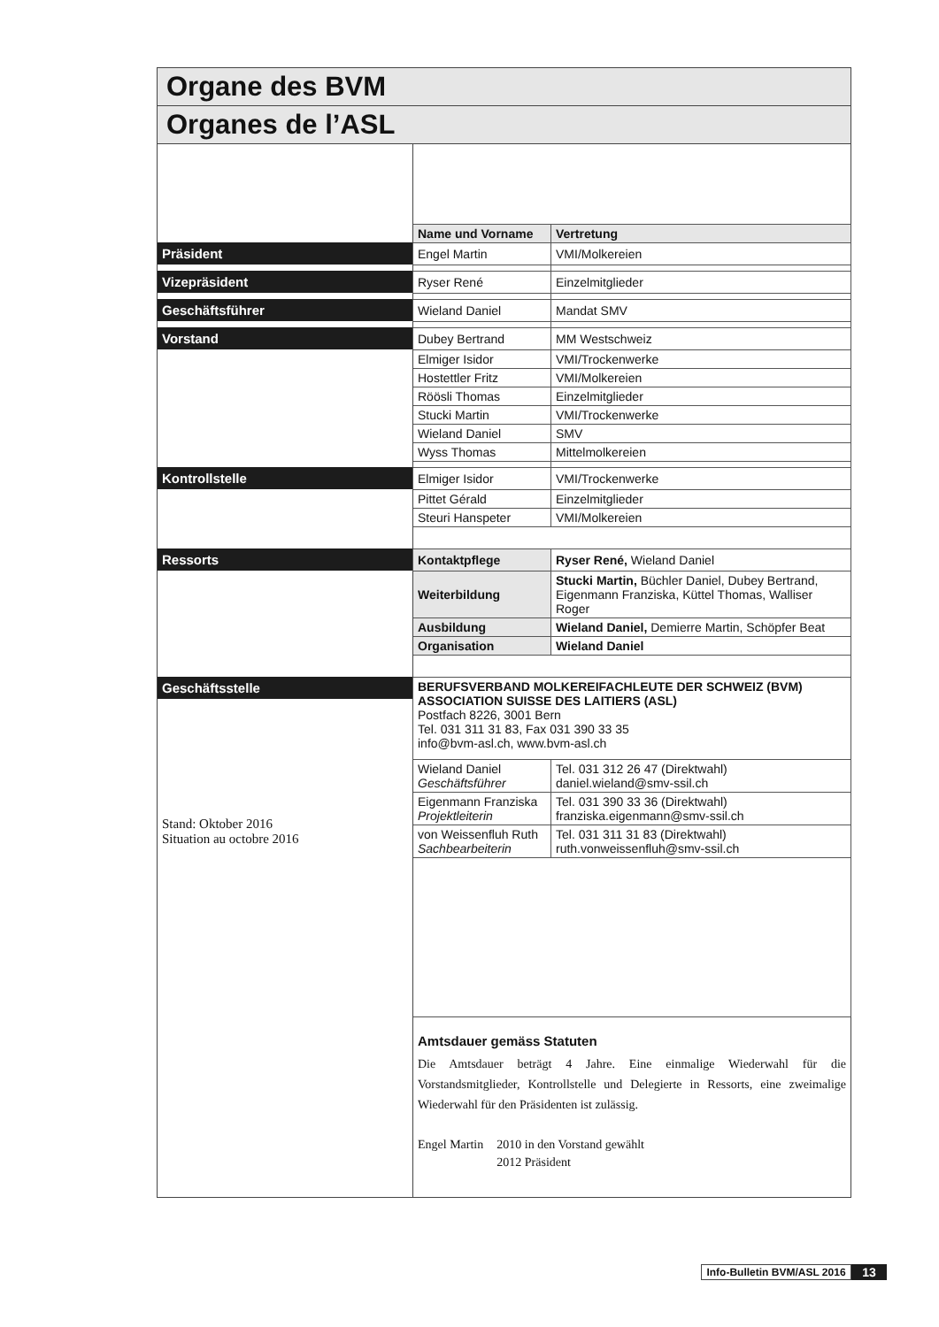| Organe des BVM | | |
| Organes de l’ASL | | |
| | Name und Vorname | Vertretung |
| Präsident | Engel Martin | VMI/Molkereien |
| Vizepräsident | Ryser René | Einzelmitglieder |
| Geschäftsführer | Wieland Daniel | Mandat SMV |
| Vorstand | Dubey Bertrand | MM Westschweiz |
| | Elmiger Isidor | VMI/Trockenwerke |
| | Hostettler Fritz | VMI/Molkereien |
| | Röösli Thomas | Einzelmitglieder |
| | Stucki Martin | VMI/Trockenwerke |
| | Wieland Daniel | SMV |
| | Wyss Thomas | Mittelmolkereien |
| Kontrollstelle | Elmiger Isidor | VMI/Trockenwerke |
| | Pittet Gérald | Einzelmitglieder |
| | Steuri Hanspeter | VMI/Molkereien |
| Ressorts | Kontaktpflege | Ryser René, Wieland Daniel |
| | Weiterbildung | Stucki Martin, Büchler Daniel, Dubey Bertrand, Eigenmann Franziska, Küttel Thomas, Walliser Roger |
| | Ausbildung | Wieland Daniel, Demierre Martin, Schöpfer Beat |
| | Organisation | Wieland Daniel |
| Geschäftsstelle | BERUFSVERBAND MOLKEREIFACHLEUTE DER SCHWEIZ (BVM) ASSOCIATION SUISSE DES LAITIERS (ASL) Postfach 8226, 3001 Bern Tel. 031 311 31 83, Fax 031 390 33 35 info@bvm-asl.ch, www.bvm-asl.ch | |
| Stand: Oktober 2016 Situation au octobre 2016 | Wieland Daniel Geschäftsführer | Tel. 031 312 26 47 (Direktwahl) daniel.wieland@smv-ssil.ch |
| | Eigenmann Franziska Projektleiterin | Tel. 031 390 33 36 (Direktwahl) franziska.eigenmann@smv-ssil.ch |
| | von Weissenfluh Ruth Sachbearbeiterin | Tel. 031 311 31 83 (Direktwahl) ruth.vonweissenfluh@smv-ssil.ch |
| | Amtsdauer gemäss Statuten Die Amtsdauer beträgt 4 Jahre. Eine einmalige Wiederwahl für die Vorstandsmitglieder, Kontrollstelle und Delegierte in Ressorts, eine zweimalige Wiederwahl für den Präsidenten ist zulässig. / Engel Martin / 2010 in den Vorstand gewählt / / / 2012 Präsident / | |
Info-Bulletin BVM/ASL 2016
13